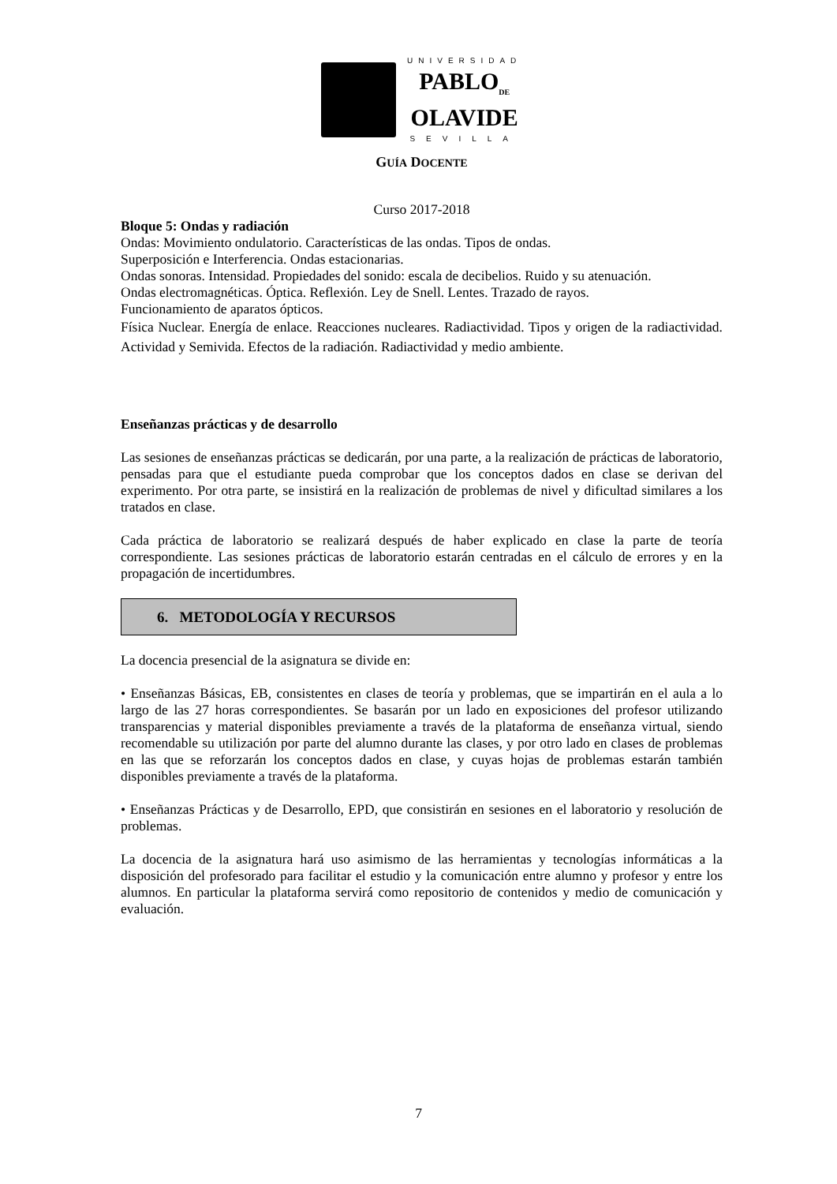UNIVERSIDAD
PABLO<sub>DE</sub>
OLAVIDE
SEVILLA
GUÍA DOCENTE
Curso 2017-2018
Bloque 5: Ondas y radiación
Ondas: Movimiento ondulatorio. Características de las ondas. Tipos de ondas.
Superposición e Interferencia. Ondas estacionarias.
Ondas sonoras. Intensidad. Propiedades del sonido: escala de decibelios. Ruido y su atenuación.
Ondas electromagnéticas. Óptica. Reflexión. Ley de Snell. Lentes. Trazado de rayos.
Funcionamiento de aparatos ópticos.
Física Nuclear. Energía de enlace. Reacciones nucleares. Radiactividad. Tipos y origen de la radiactividad. Actividad y Semivida. Efectos de la radiación. Radiactividad y medio ambiente.
Enseñanzas prácticas y de desarrollo
Las sesiones de enseñanzas prácticas se dedicarán, por una parte, a la realización de prácticas de laboratorio, pensadas para que el estudiante pueda comprobar que los conceptos dados en clase se derivan del experimento. Por otra parte, se insistirá en la realización de problemas de nivel y dificultad similares a los tratados en clase.
Cada práctica de laboratorio se realizará después de haber explicado en clase la parte de teoría correspondiente. Las sesiones prácticas de laboratorio estarán centradas en el cálculo de errores y en la propagación de incertidumbres.
6. METODOLOGÍA Y RECURSOS
La docencia presencial de la asignatura se divide en:
• Enseñanzas Básicas, EB, consistentes en clases de teoría y problemas, que se impartirán en el aula a lo largo de las 27 horas correspondientes. Se basarán por un lado en exposiciones del profesor utilizando transparencias y material disponibles previamente a través de la plataforma de enseñanza virtual, siendo recomendable su utilización por parte del alumno durante las clases, y por otro lado en clases de problemas en las que se reforzarán los conceptos dados en clase, y cuyas hojas de problemas estarán también disponibles previamente a través de la plataforma.
• Enseñanzas Prácticas y de Desarrollo, EPD, que consistirán en sesiones en el laboratorio y resolución de problemas.
La docencia de la asignatura hará uso asimismo de las herramientas y tecnologías informáticas a la disposición del profesorado para facilitar el estudio y la comunicación entre alumno y profesor y entre los alumnos. En particular la plataforma servirá como repositorio de contenidos y medio de comunicación y evaluación.
7